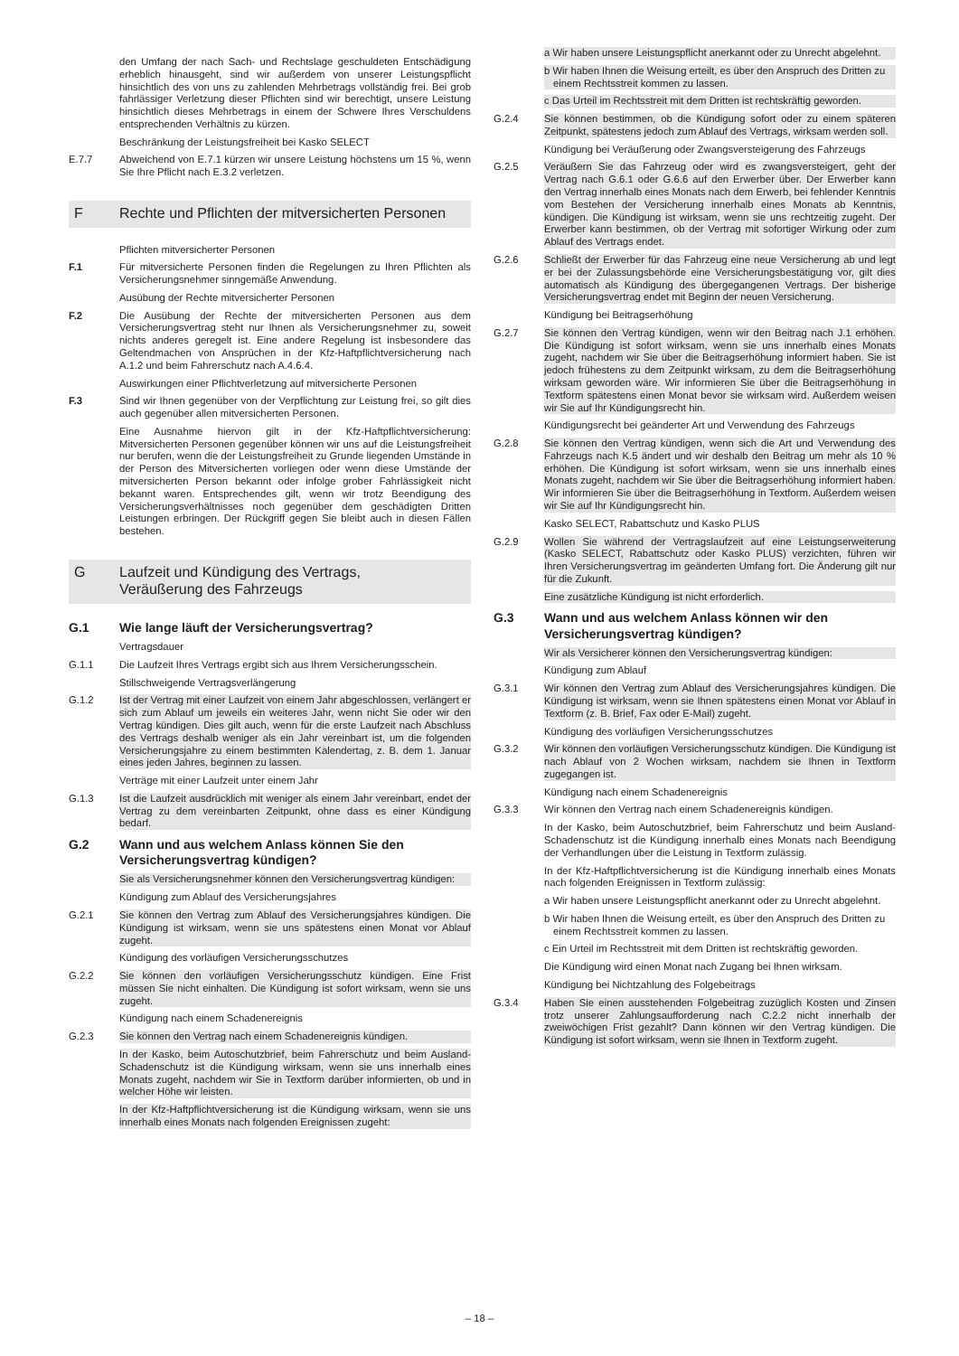den Umfang der nach Sach- und Rechtslage geschuldeten Entschädigung erheblich hinausgeht, sind wir außerdem von unserer Leistungspflicht hinsichtlich des von uns zu zahlenden Mehrbetrags vollständig frei. Bei grob fahrlässiger Verletzung dieser Pflichten sind wir berechtigt, unsere Leistung hinsichtlich dieses Mehrbetrags in einem der Schwere Ihres Verschuldens entsprechenden Verhältnis zu kürzen.
Beschränkung der Leistungsfreiheit bei Kasko SELECT
E.7.7 Abweichend von E.7.1 kürzen wir unsere Leistung höchstens um 15 %, wenn Sie Ihre Pflicht nach E.3.2 verletzen.
F Rechte und Pflichten der mitversicherten Personen
Pflichten mitversicherter Personen
F.1 Für mitversicherte Personen finden die Regelungen zu Ihren Pflichten als Versicherungsnehmer sinngemäße Anwendung.
Ausübung der Rechte mitversicherter Personen
F.2 Die Ausübung der Rechte der mitversicherten Personen aus dem Versicherungsvertrag steht nur Ihnen als Versicherungsnehmer zu, soweit nichts anderes geregelt ist. Eine andere Regelung ist insbesondere das Geltendmachen von Ansprüchen in der Kfz-Haftpflichtversicherung nach A.1.2 und beim Fahrerschutz nach A.4.6.4.
Auswirkungen einer Pflichtverletzung auf mitversicherte Personen
F.3 Sind wir Ihnen gegenüber von der Verpflichtung zur Leistung frei, so gilt dies auch gegenüber allen mitversicherten Personen.
Eine Ausnahme hiervon gilt in der Kfz-Haftpflichtversicherung: Mitversicherten Personen gegenüber können wir uns auf die Leistungsfreiheit nur berufen, wenn die der Leistungsfreiheit zu Grunde liegenden Umstände in der Person des Mitversicherten vorliegen oder wenn diese Umstände der mitversicherten Person bekannt oder infolge grober Fahrlässigkeit nicht bekannt waren. Entsprechendes gilt, wenn wir trotz Beendigung des Versicherungsverhältnisses noch gegenüber dem geschädigten Dritten Leistungen erbringen. Der Rückgriff gegen Sie bleibt auch in diesen Fällen bestehen.
G Laufzeit und Kündigung des Vertrags,
Veräußerung des Fahrzeugs
G.1 Wie lange läuft der Versicherungsvertrag?
Vertragsdauer
G.1.1 Die Laufzeit Ihres Vertrags ergibt sich aus Ihrem Versicherungsschein.
Stillschweigende Vertragsverlängerung
G.1.2 Ist der Vertrag mit einer Laufzeit von einem Jahr abgeschlossen, verlängert er sich zum Ablauf um jeweils ein weiteres Jahr, wenn nicht Sie oder wir den Vertrag kündigen. Dies gilt auch, wenn für die erste Laufzeit nach Abschluss des Vertrags deshalb weniger als ein Jahr vereinbart ist, um die folgenden Versicherungsjahre zu einem bestimmten Kalendertag, z. B. dem 1. Januar eines jeden Jahres, beginnen zu lassen.
Verträge mit einer Laufzeit unter einem Jahr
G.1.3 Ist die Laufzeit ausdrücklich mit weniger als einem Jahr vereinbart, endet der Vertrag zu dem vereinbarten Zeitpunkt, ohne dass es einer Kündigung bedarf.
G.2 Wann und aus welchem Anlass können Sie den Versicherungsvertrag kündigen?
Sie als Versicherungsnehmer können den Versicherungsvertrag kündigen:
Kündigung zum Ablauf des Versicherungsjahres
G.2.1 Sie können den Vertrag zum Ablauf des Versicherungsjahres kündigen. Die Kündigung ist wirksam, wenn sie uns spätestens einen Monat vor Ablauf zugeht.
Kündigung des vorläufigen Versicherungsschutzes
G.2.2 Sie können den vorläufigen Versicherungsschutz kündigen. Eine Frist müssen Sie nicht einhalten. Die Kündigung ist sofort wirksam, wenn sie uns zugeht.
Kündigung nach einem Schadenereignis
G.2.3 Sie können den Vertrag nach einem Schadenereignis kündigen.
In der Kasko, beim Autoschutzbrief, beim Fahrerschutz und beim Ausland-Schadenschutz ist die Kündigung wirksam, wenn sie uns innerhalb eines Monats zugeht, nachdem wir Sie in Textform darüber informierten, ob und in welcher Höhe wir leisten.
In der Kfz-Haftpflichtversicherung ist die Kündigung wirksam, wenn sie uns innerhalb eines Monats nach folgenden Ereignissen zugeht:
a Wir haben unsere Leistungspflicht anerkannt oder zu Unrecht abgelehnt.
b Wir haben Ihnen die Weisung erteilt, es über den Anspruch des Dritten zu einem Rechtsstreit kommen zu lassen.
c Das Urteil im Rechtsstreit mit dem Dritten ist rechtskräftig geworden.
G.2.4 Sie können bestimmen, ob die Kündigung sofort oder zu einem späteren Zeitpunkt, spätestens jedoch zum Ablauf des Vertrags, wirksam werden soll.
Kündigung bei Veräußerung oder Zwangsversteigerung des Fahrzeugs
G.2.5 Veräußern Sie das Fahrzeug oder wird es zwangsversteigert, geht der Vertrag nach G.6.1 oder G.6.6 auf den Erwerber über. Der Erwerber kann den Vertrag innerhalb eines Monats nach dem Erwerb, bei fehlender Kenntnis vom Bestehen der Versicherung innerhalb eines Monats ab Kenntnis, kündigen. Die Kündigung ist wirksam, wenn sie uns rechtzeitig zugeht. Der Erwerber kann bestimmen, ob der Vertrag mit sofortiger Wirkung oder zum Ablauf des Vertrags endet.
G.2.6 Schließt der Erwerber für das Fahrzeug eine neue Versicherung ab und legt er bei der Zulassungsbehörde eine Versicherungsbestätigung vor, gilt dies automatisch als Kündigung des übergegangenen Vertrags. Der bisherige Versicherungsvertrag endet mit Beginn der neuen Versicherung.
Kündigung bei Beitragserhöhung
G.2.7 Sie können den Vertrag kündigen, wenn wir den Beitrag nach J.1 erhöhen. Die Kündigung ist sofort wirksam, wenn sie uns innerhalb eines Monats zugeht, nachdem wir Sie über die Beitragserhöhung informiert haben. Sie ist jedoch frühestens zu dem Zeitpunkt wirksam, zu dem die Beitragserhöhung wirksam geworden wäre. Wir informieren Sie über die Beitragserhöhung in Textform spätestens einen Monat bevor sie wirksam wird. Außerdem weisen wir Sie auf Ihr Kündigungsrecht hin.
Kündigungsrecht bei geänderter Art und Verwendung des Fahrzeugs
G.2.8 Sie können den Vertrag kündigen, wenn sich die Art und Verwendung des Fahrzeugs nach K.5 ändert und wir deshalb den Beitrag um mehr als 10 % erhöhen. Die Kündigung ist sofort wirksam, wenn sie uns innerhalb eines Monats zugeht, nachdem wir Sie über die Beitragserhöhung informiert haben. Wir informieren Sie über die Beitragserhöhung in Textform. Außerdem weisen wir Sie auf Ihr Kündigungsrecht hin.
Kasko SELECT, Rabattschutz und Kasko PLUS
G.2.9 Wollen Sie während der Vertragslaufzeit auf eine Leistungserweiterung (Kasko SELECT, Rabattschutz oder Kasko PLUS) verzichten, führen wir Ihren Versicherungsvertrag im geänderten Umfang fort. Die Änderung gilt nur für die Zukunft.
Eine zusätzliche Kündigung ist nicht erforderlich.
G.3 Wann und aus welchem Anlass können wir den Versicherungsvertrag kündigen?
Wir als Versicherer können den Versicherungsvertrag kündigen:
Kündigung zum Ablauf
G.3.1 Wir können den Vertrag zum Ablauf des Versicherungsjahres kündigen. Die Kündigung ist wirksam, wenn sie Ihnen spätestens einen Monat vor Ablauf in Textform (z. B. Brief, Fax oder E-Mail) zugeht.
Kündigung des vorläufigen Versicherungsschutzes
G.3.2 Wir können den vorläufigen Versicherungsschutz kündigen. Die Kündigung ist nach Ablauf von 2 Wochen wirksam, nachdem sie Ihnen in Textform zugegangen ist.
Kündigung nach einem Schadenereignis
G.3.3 Wir können den Vertrag nach einem Schadenereignis kündigen.
In der Kasko, beim Autoschutzbrief, beim Fahrerschutz und beim Ausland-Schadenschutz ist die Kündigung innerhalb eines Monats nach Beendigung der Verhandlungen über die Leistung in Textform zulässig.
In der Kfz-Haftpflichtversicherung ist die Kündigung innerhalb eines Monats nach folgenden Ereignissen in Textform zulässig:
a Wir haben unsere Leistungspflicht anerkannt oder zu Unrecht abgelehnt.
b Wir haben Ihnen die Weisung erteilt, es über den Anspruch des Dritten zu einem Rechtsstreit kommen zu lassen.
c Ein Urteil im Rechtsstreit mit dem Dritten ist rechtskräftig geworden.
Die Kündigung wird einen Monat nach Zugang bei Ihnen wirksam.
Kündigung bei Nichtzahlung des Folgebeitrags
G.3.4 Haben Sie einen ausstehenden Folgebeitrag zuzüglich Kosten und Zinsen trotz unserer Zahlungsaufforderung nach C.2.2 nicht innerhalb der zweiwöchigen Frist gezahlt? Dann können wir den Vertrag kündigen. Die Kündigung ist sofort wirksam, wenn sie Ihnen in Textform zugeht.
– 18 –